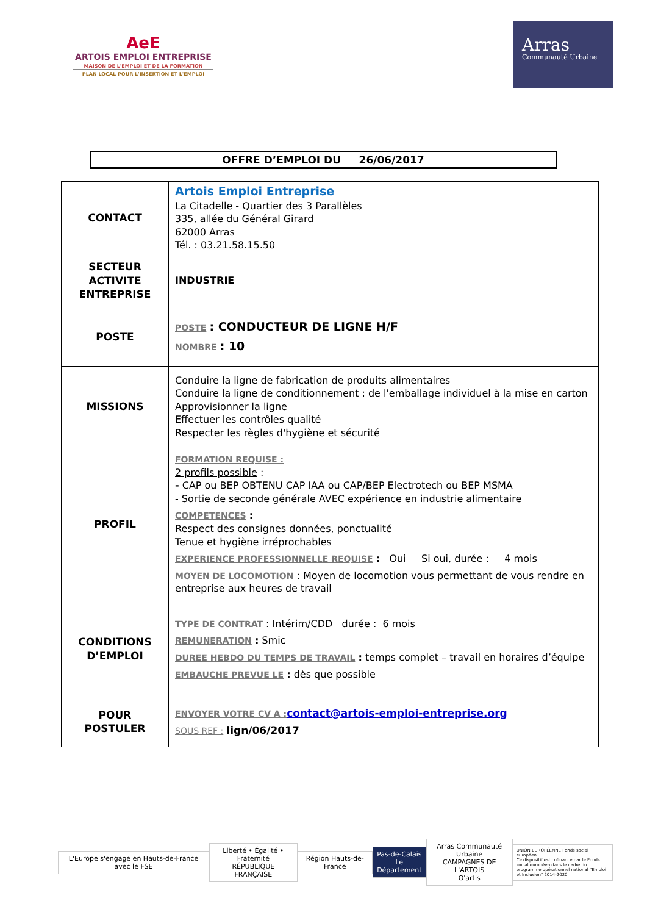AeE
ARTOIS EMPLOI ENTREPRISE
MAISON DE L'EMPLOI ET DE LA FORMATION
PLAN LOCAL POUR L'INSERTION ET L'EMPLOI
Arras
Communauté Urbaine
OFFRE D’EMPLOI DU 26/06/2017
| CONTACT | Artois Emploi Entreprise La Citadelle - Quartier des 3 Parallèles 335, allée du Général Girard 62000 Arras Tél. : 03.21.58.15.50 |
| SECTEUR ACTIVITE ENTREPRISE | INDUSTRIE |
| POSTE | POSTE : CONDUCTEUR DE LIGNE H/F NOMBRE : 10 |
| MISSIONS | Conduire la ligne de fabrication de produits alimentaires Conduire la ligne de conditionnement : de l'emballage individuel à la mise en carton Approvisionner la ligne Effectuer les contrôles qualité Respecter les règles d'hygiène et sécurité |
| PROFIL | FORMATION REQUISE : 2 profils possible : - CAP ou BEP OBTENU CAP IAA ou CAP/BEP Electrotech ou BEP MSMA - Sortie de seconde générale AVEC expérience en industrie alimentaire COMPETENCES : Respect des consignes données, ponctualité Tenue et hygiène irréprochables EXPERIENCE PROFESSIONNELLE REQUISE : Oui Si oui, durée : 4 mois MOYEN DE LOCOMOTION : Moyen de locomotion vous permettant de vous rendre en entreprise aux heures de travail |
| CONDITIONS D’EMPLOI | TYPE DE CONTRAT : Intérim/CDD durée : 6 mois REMUNERATION : Smic DUREE HEBDO DU TEMPS DE TRAVAIL : temps complet – travail en horaires d’équipe EMBAUCHE PREVUE LE : dès que possible |
| POUR POSTULER | ENVOYER VOTRE CV A : contact@artois-emploi-entreprise.org SOUS REF : lign/06/2017 |
L'Europe s'engage en Hauts-de-France avec le FSE
Liberté • Égalité • Fraternité
RÉPUBLIQUE FRANÇAISE
Région Hauts-de-France
Pas-de-Calais
Le Département
Arras Communauté Urbaine
CAMPAGNES DE L'ARTOIS
O'artis
UNION EUROPÉENNE Fonds social européen
Ce dispositif est cofinancé par le Fonds social européen dans le cadre du programme opérationnel national "Emploi et Inclusion" 2014-2020